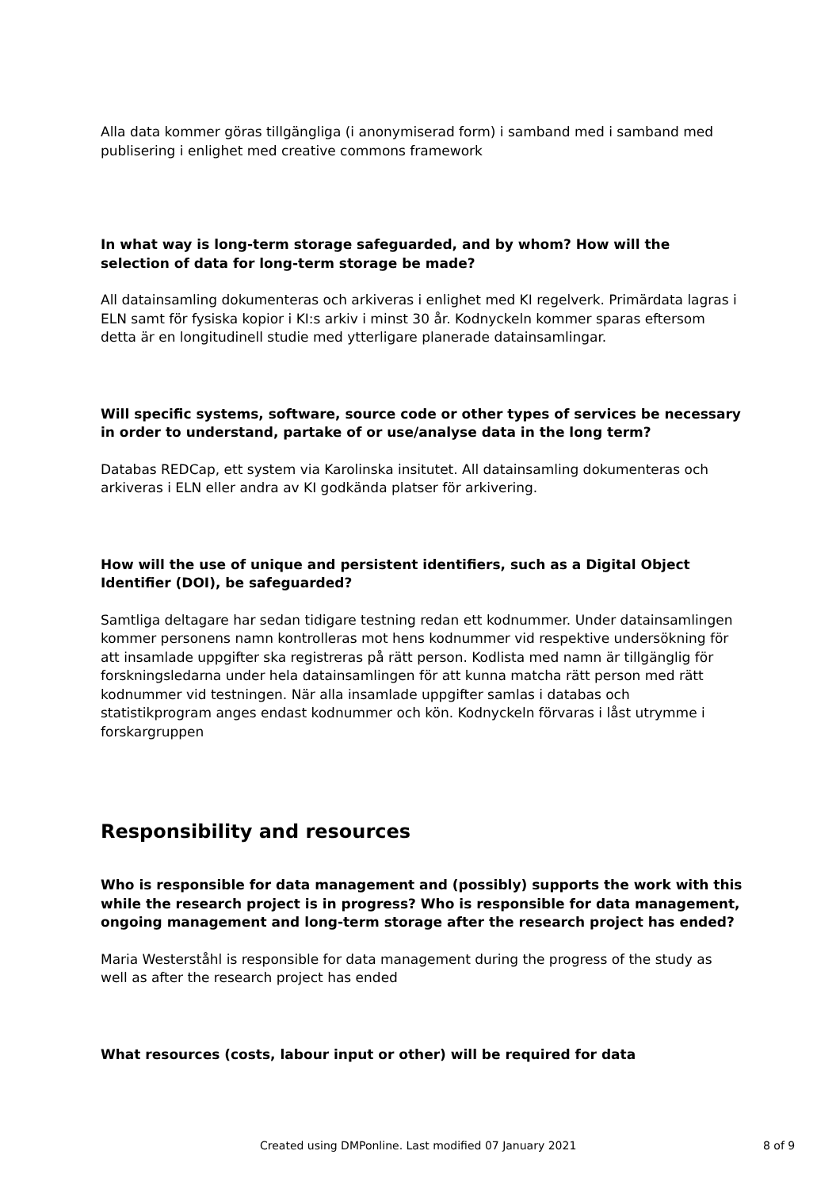Alla data kommer göras tillgängliga (i anonymiserad form) i samband med i samband med publisering i enlighet med creative commons framework
In what way is long-term storage safeguarded, and by whom? How will the selection of data for long-term storage be made?
All datainsamling dokumenteras och arkiveras i enlighet med KI regelverk. Primärdata lagras i ELN samt för fysiska kopior i KI:s arkiv i minst 30 år. Kodnyckeln kommer sparas eftersom detta är en longitudinell studie med ytterligare planerade datainsamlingar.
Will specific systems, software, source code or other types of services be necessary in order to understand, partake of or use/analyse data in the long term?
Databas REDCap, ett system via Karolinska insitutet. All datainsamling dokumenteras och arkiveras i ELN eller andra av KI godkända platser för arkivering.
How will the use of unique and persistent identifiers, such as a Digital Object Identifier (DOI), be safeguarded?
Samtliga deltagare har sedan tidigare testning redan ett kodnummer. Under datainsamlingen kommer personens namn kontrolleras mot hens kodnummer vid respektive undersökning för att insamlade uppgifter ska registreras på rätt person. Kodlista med namn är tillgänglig för forskningsledarna under hela datainsamlingen för att kunna matcha rätt person med rätt kodnummer vid testningen. När alla insamlade uppgifter samlas i databas och statistikprogram anges endast kodnummer och kön. Kodnyckeln förvaras i låst utrymme i forskargruppen
Responsibility and resources
Who is responsible for data management and (possibly) supports the work with this while the research project is in progress? Who is responsible for data management, ongoing management and long-term storage after the research project has ended?
Maria Westerståhl is responsible for data management during the progress of the study as well as after the research project has ended
What resources (costs, labour input or other) will be required for data
Created using DMPonline. Last modified 07 January 2021 8 of 9